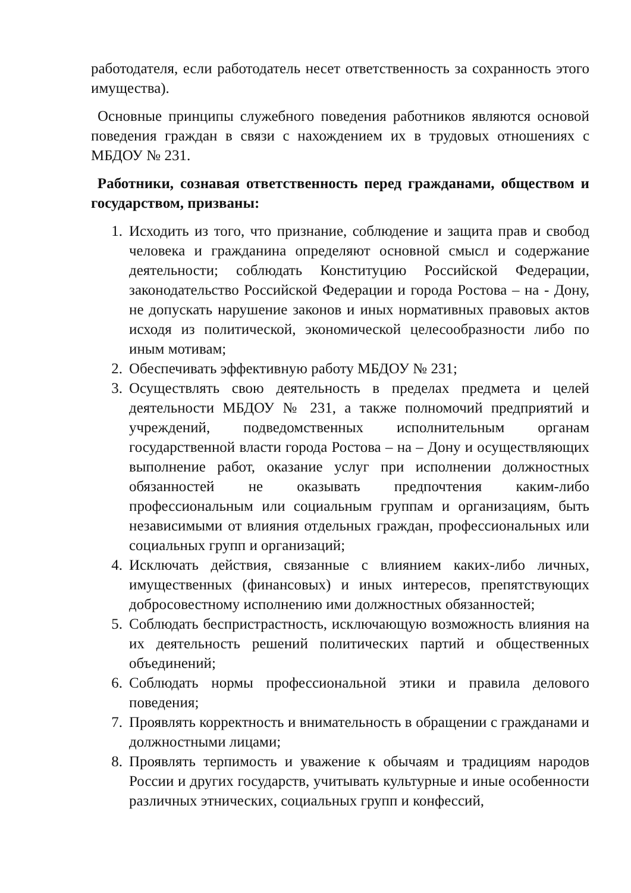работодателя, если работодатель несет ответственность за сохранность этого имущества).
Основные принципы служебного поведения работников являются основой поведения граждан в связи с нахождением их в трудовых отношениях с МБДОУ № 231.
Работники, сознавая ответственность перед гражданами, обществом и государством, призваны:
1. Исходить из того, что признание, соблюдение и защита прав и свобод человека и гражданина определяют основной смысл и содержание деятельности; соблюдать Конституцию Российской Федерации, законодательство Российской Федерации и города Ростова – на - Дону, не допускать нарушение законов и иных нормативных правовых актов исходя из политической, экономической целесообразности либо по иным мотивам;
2. Обеспечивать эффективную работу МБДОУ № 231;
3. Осуществлять свою деятельность в пределах предмета и целей деятельности МБДОУ № 231, а также полномочий предприятий и учреждений, подведомственных исполнительным органам государственной власти города Ростова – на – Дону и осуществляющих выполнение работ, оказание услуг при исполнении должностных обязанностей не оказывать предпочтения каким-либо профессиональным или социальным группам и организациям, быть независимыми от влияния отдельных граждан, профессиональных или социальных групп и организаций;
4. Исключать действия, связанные с влиянием каких-либо личных, имущественных (финансовых) и иных интересов, препятствующих добросовестному исполнению ими должностных обязанностей;
5. Соблюдать беспристрастность, исключающую возможность влияния на их деятельность решений политических партий и общественных объединений;
6. Соблюдать нормы профессиональной этики и правила делового поведения;
7. Проявлять корректность и внимательность в обращении с гражданами и должностными лицами;
8. Проявлять терпимость и уважение к обычаям и традициям народов России и других государств, учитывать культурные и иные особенности различных этнических, социальных групп и конфессий,